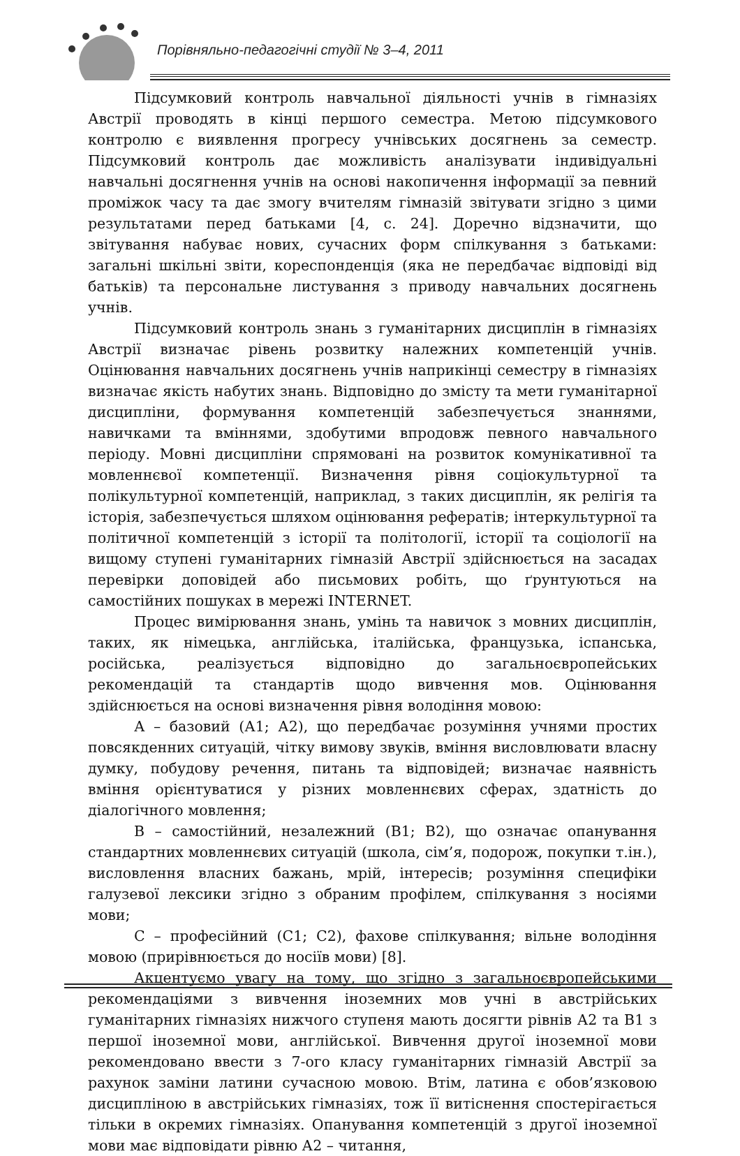Порівняльно-педагогічні студії № 3–4, 2011
Підсумковий контроль навчальної діяльності учнів в гімназіях Австрії проводять в кінці першого семестра. Метою підсумкового контролю є виявлення прогресу учнівських досягнень за семестр. Підсумковий контроль дає можливість аналізувати індивідуальні навчальні досягнення учнів на основі накопичення інформації за певний проміжок часу та дає змогу вчителям гімназій звітувати згідно з цими результатами перед батьками [4, с. 24]. Доречно відзначити, що звітування набуває нових, сучасних форм спілкування з батьками: загальні шкільні звіти, кореспонденція (яка не передбачає відповіді від батьків) та персональне листування з приводу навчальних досягнень учнів.
Підсумковий контроль знань з гуманітарних дисциплін в гімназіях Австрії визначає рівень розвитку належних компетенцій учнів. Оцінювання навчальних досягнень учнів наприкінці семестру в гімназіях визначає якість набутих знань. Відповідно до змісту та мети гуманітарної дисципліни, формування компетенцій забезпечується знаннями, навичками та вміннями, здобутими впродовж певного навчального періоду. Мовні дисципліни спрямовані на розвиток комунікативної та мовленнєвої компетенції. Визначення рівня соціокультурної та полікультурної компетенцій, наприклад, з таких дисциплін, як релігія та історія, забезпечується шляхом оцінювання рефератів; інтеркультурної та політичної компетенцій з історії та політології, історії та соціології на вищому ступені гуманітарних гімназій Австрії здійснюється на засадах перевірки доповідей або письмових робіть, що ґрунтуються на самостійних пошуках в мережі INTERNET.
Процес вимірювання знань, умінь та навичок з мовних дисциплін, таких, як німецька, англійська, італійська, французька, іспанська, російська, реалізується відповідно до загальноєвропейських рекомендацій та стандартів щодо вивчення мов. Оцінювання здійснюється на основі визначення рівня володіння мовою:
А – базовий (А1; А2), що передбачає розуміння учнями простих повсякденних ситуацій, чітку вимову звуків, вміння висловлювати власну думку, побудову речення, питань та відповідей; визначає наявність вміння орієнтуватися у різних мовленнєвих сферах, здатність до діалогічного мовлення;
В – самостійний, незалежний (В1; В2), що означає опанування стандартних мовленнєвих ситуацій (школа, сім’я, подорож, покупки т.ін.), висловлення власних бажань, мрій, інтересів; розуміння специфіки галузевої лексики згідно з обраним профілем, спілкування з носіями мови;
С – професійний (С1; С2), фахове спілкування; вільне володіння мовою (прирівнюється до носіїв мови) [8].
Акцентуємо увагу на тому, що згідно з загальноєвропейськими рекомендаціями з вивчення іноземних мов учні в австрійських гуманітарних гімназіях нижчого ступеня мають досягти рівнів А2 та В1 з першої іноземної мови, англійської. Вивчення другої іноземної мови рекомендовано ввести з 7-ого класу гуманітарних гімназій Австрії за рахунок заміни латини сучасною мовою. Втім, латина є обов’язковою дисципліною в австрійських гімназіях, тож її витіснення спостерігається тільки в окремих гімназіях. Опанування компетенцій з другої іноземної мови має відповідати рівню А2 – читання,